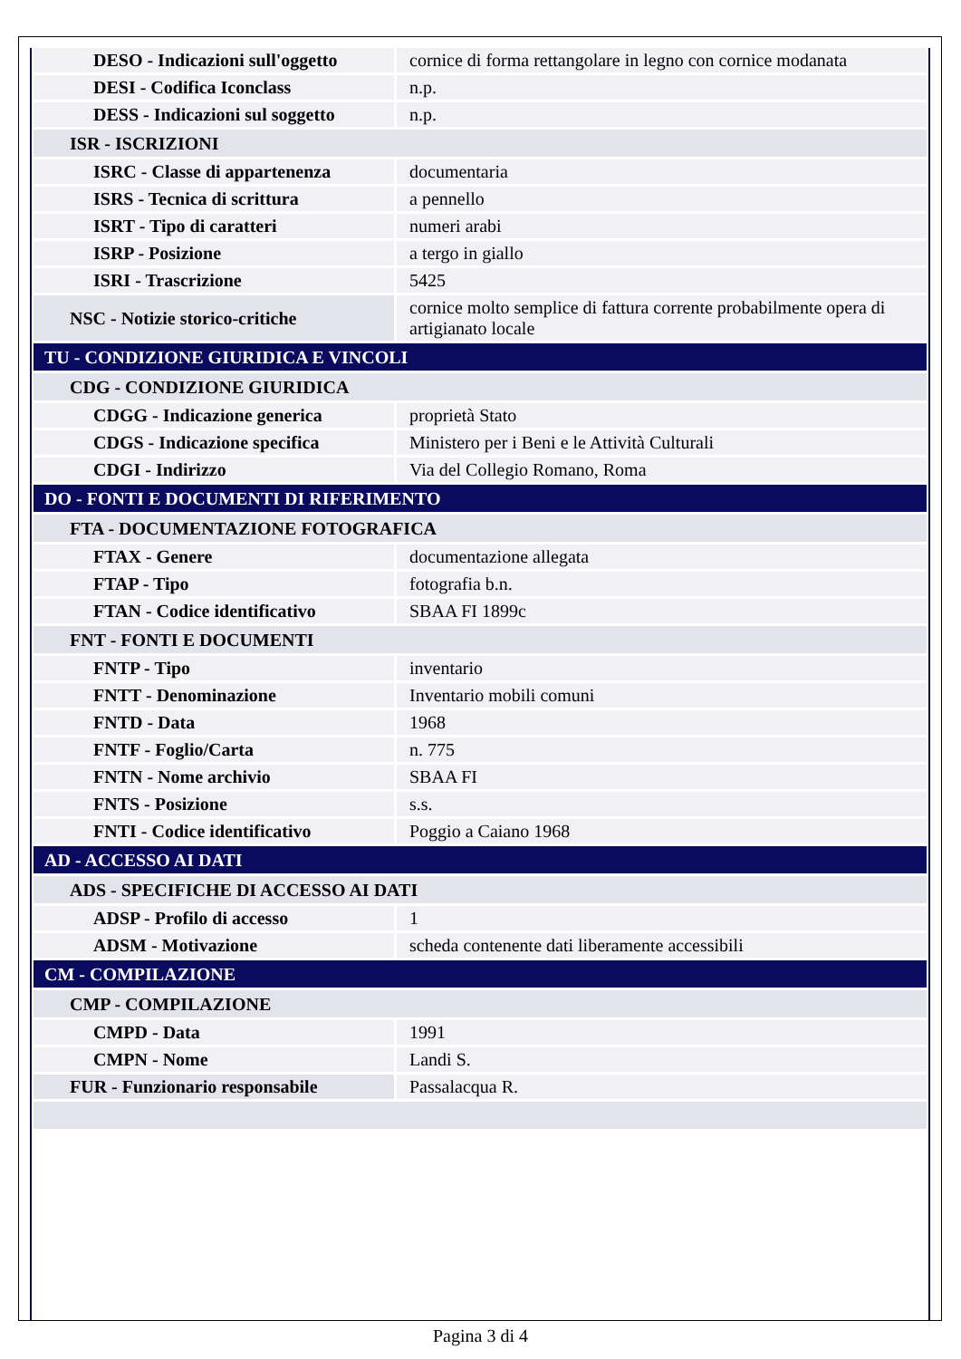| DESO - Indicazioni sull'oggetto | cornice di forma rettangolare in legno con cornice modanata |
| DESI - Codifica Iconclass | n.p. |
| DESS - Indicazioni sul soggetto | n.p. |
| ISR - ISCRIZIONI | |
| ISRC - Classe di appartenenza | documentaria |
| ISRS - Tecnica di scrittura | a pennello |
| ISRT - Tipo di caratteri | numeri arabi |
| ISRP - Posizione | a tergo in giallo |
| ISRI - Trascrizione | 5425 |
| NSC - Notizie storico-critiche | cornice molto semplice di fattura corrente probabilmente opera di artigianato locale |
| TU - CONDIZIONE GIURIDICA E VINCOLI | |
| CDG - CONDIZIONE GIURIDICA | |
| CDGG - Indicazione generica | proprietà Stato |
| CDGS - Indicazione specifica | Ministero per i Beni e le Attività Culturali |
| CDGI - Indirizzo | Via del Collegio Romano, Roma |
| DO - FONTI E DOCUMENTI DI RIFERIMENTO | |
| FTA - DOCUMENTAZIONE FOTOGRAFICA | |
| FTAX - Genere | documentazione allegata |
| FTAP - Tipo | fotografia b.n. |
| FTAN - Codice identificativo | SBAA FI 1899c |
| FNT - FONTI E DOCUMENTI | |
| FNTP - Tipo | inventario |
| FNTT - Denominazione | Inventario mobili comuni |
| FNTD - Data | 1968 |
| FNTF - Foglio/Carta | n. 775 |
| FNTN - Nome archivio | SBAA FI |
| FNTS - Posizione | s.s. |
| FNTI - Codice identificativo | Poggio a Caiano 1968 |
| AD - ACCESSO AI DATI | |
| ADS - SPECIFICHE DI ACCESSO AI DATI | |
| ADSP - Profilo di accesso | 1 |
| ADSM - Motivazione | scheda contenente dati liberamente accessibili |
| CM - COMPILAZIONE | |
| CMP - COMPILAZIONE | |
| CMPD - Data | 1991 |
| CMPN - Nome | Landi S. |
| FUR - Funzionario responsabile | Passalacqua R. |
Pagina 3 di 4